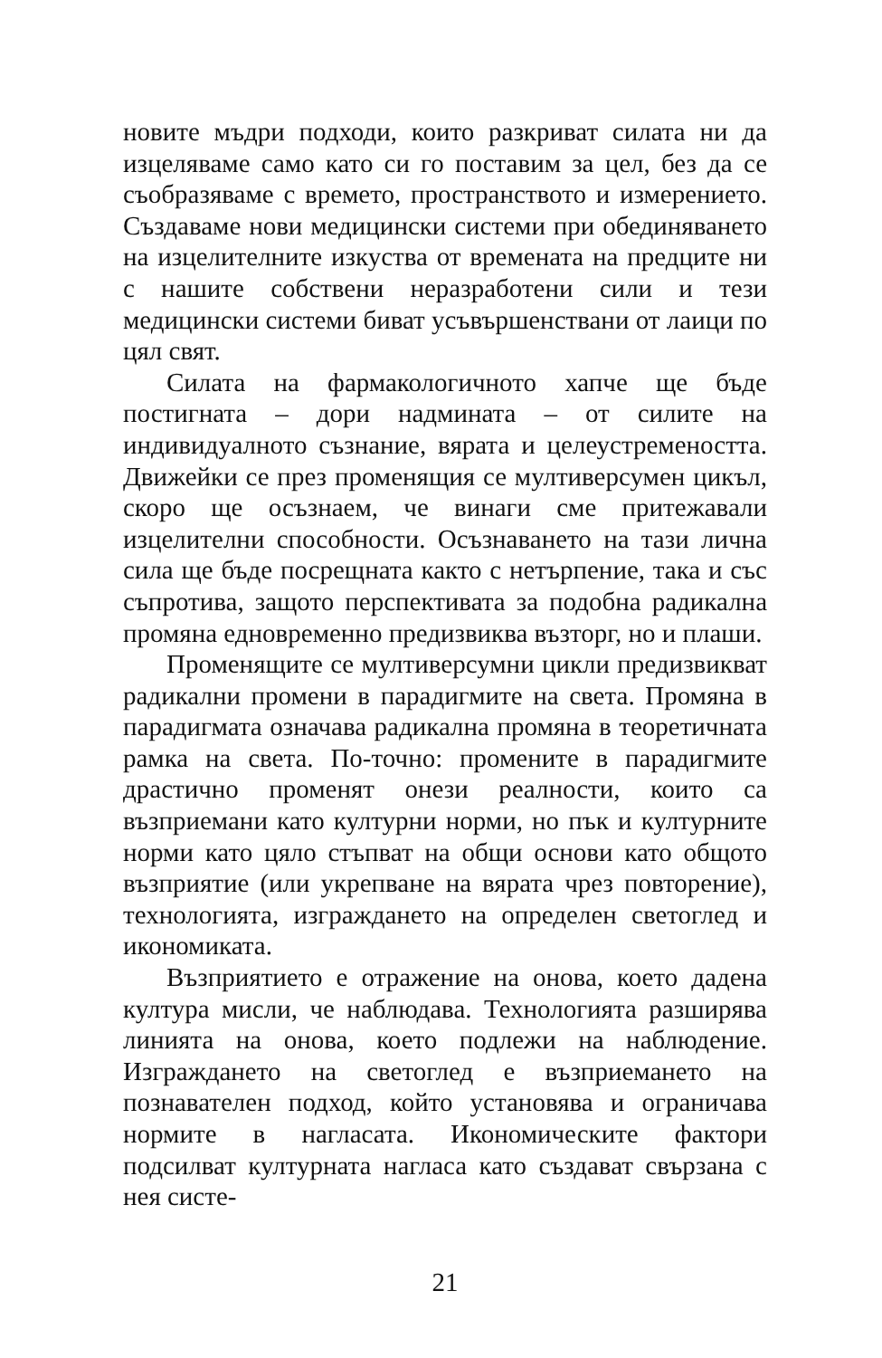новите мъдри подходи, които разкриват силата ни да изцеляваме само като си го поставим за цел, без да се съобразяваме с времето, пространството и измерението. Създаваме нови медицински системи при обединяването на изцелителните изкуства от времената на предците ни с нашите собствени неразработени сили и тези медицински системи биват усъвършенствани от лаици по цял свят.
Силата на фармакологичното хапче ще бъде постигната – дори надмината – от силите на индивидуалното съзнание, вярата и целеустремеността. Движейки се през променящия се мултиверсумен цикъл, скоро ще осъзнаем, че винаги сме притежавали изцелителни способности. Осъзнаването на тази лична сила ще бъде посрещната както с нетърпение, така и със съпротива, защото перспективата за подобна радикална промяна едновременно предизвиква възторг, но и плаши.
Променящите се мултиверсумни цикли предизвикват радикални промени в парадигмите на света. Промяна в парадигмата означава радикална промяна в теоретичната рамка на света. По-точно: промените в парадигмите драстично променят онези реалности, които са възприемани като културни норми, но пък и културните норми като цяло стъпват на общи основи като общото възприятие (или укрепване на вярата чрез повторение), технологията, изграждането на определен светоглед и икономиката.
Възприятието е отражение на онова, което дадена култура мисли, че наблюдава. Технологията разширява линията на онова, което подлежи на наблюдение. Изграждането на светоглед е възприемането на познавателен подход, който установява и ограничава нормите в нагласата. Икономическите фактори подсилват културната нагласа като създават свързана с нея систе-
21